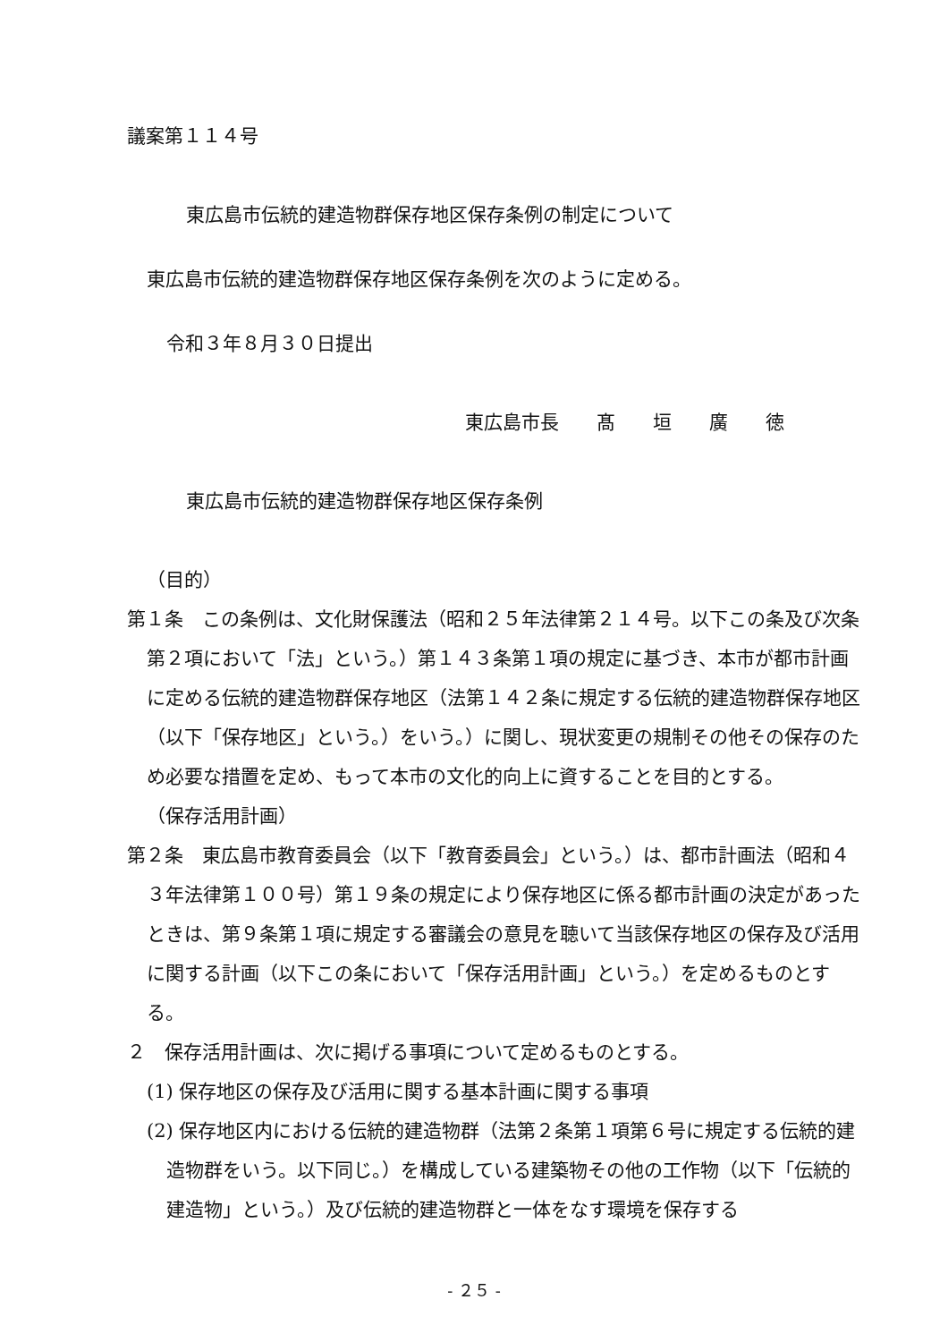議案第１１４号
東広島市伝統的建造物群保存地区保存条例の制定について
東広島市伝統的建造物群保存地区保存条例を次のように定める。
令和３年８月３０日提出
東広島市長　　髙　　垣　　廣　　徳
東広島市伝統的建造物群保存地区保存条例
（目的）
第１条　この条例は、文化財保護法（昭和２５年法律第２１４号。以下この条及び次条第２項において「法」という。）第１４３条第１項の規定に基づき、本市が都市計画に定める伝統的建造物群保存地区（法第１４２条に規定する伝統的建造物群保存地区（以下「保存地区」という。）をいう。）に関し、現状変更の規制その他その保存のため必要な措置を定め、もって本市の文化的向上に資することを目的とする。
（保存活用計画）
第２条　東広島市教育委員会（以下「教育委員会」という。）は、都市計画法（昭和４３年法律第１００号）第１９条の規定により保存地区に係る都市計画の決定があったときは、第９条第１項に規定する審議会の意見を聴いて当該保存地区の保存及び活用に関する計画（以下この条において「保存活用計画」という。）を定めるものとする。
２　保存活用計画は、次に掲げる事項について定めるものとする。
(1) 保存地区の保存及び活用に関する基本計画に関する事項
(2) 保存地区内における伝統的建造物群（法第２条第１項第６号に規定する伝統的建造物群をいう。以下同じ。）を構成している建築物その他の工作物（以下「伝統的建造物」という。）及び伝統的建造物群と一体をなす環境を保存する
- ２５ -